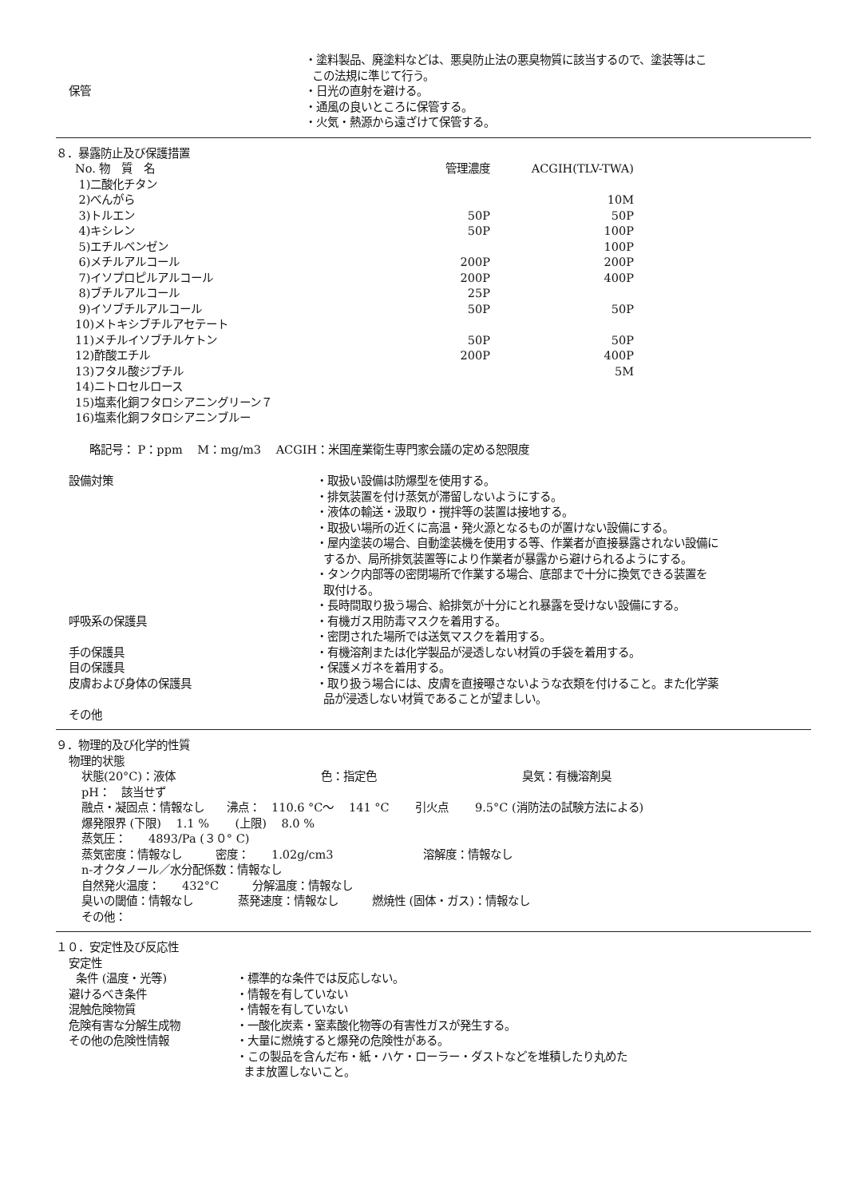保管
・塗料製品、廃塗料などは、悪臭防止法の悪臭物質に該当するので、塗装等はこ
この法規に準じて行う。
・日光の直射を避ける。
・通風の良いところに保管する。
・火気・熱源から遠ざけて保管する。
８．暴露防止及び保護措置
| No. 物 質 名 | 管理濃度 | ACGIH(TLV-TWA) |
| --- | --- | --- |
| 1)二酸化チタン | | |
| 2)べんがら | | 10M |
| 3)トルエン | 50P | 50P |
| 4)キシレン | 50P | 100P |
| 5)エチルベンゼン | | 100P |
| 6)メチルアルコール | 200P | 200P |
| 7)イソプロピルアルコール | 200P | 400P |
| 8)ブチルアルコール | 25P | |
| 9)イソブチルアルコール | 50P | 50P |
| 10)メトキシブチルアセテート | | |
| 11)メチルイソブチルケトン | 50P | 50P |
| 12)酢酸エチル | 200P | 400P |
| 13)フタル酸ジブチル | | 5M |
| 14)ニトロセルロース | | |
| 15)塩素化銅フタロシアニングリーン７ | | |
| 16)塩素化銅フタロシアニンブルー | | |
略記号： P：ppm　 M：mg/m3　 ACGIH：米国産業衛生専門家会議の定める恕限度
設備対策 ・取扱い設備は防爆型を使用する。
・排気装置を付け蒸気が滞留しないようにする。
・液体の輸送・汲取り・撹拌等の装置は接地する。
・取扱い場所の近くに高温・発火源となるものが置けない設備にする。
・屋内塗装の場合、自動塗装機を使用する等、作業者が直接暴露されない設備に
するか、局所排気装置等により作業者が暴露から避けられるようにする。
・タンク内部等の密閉場所で作業する場合、底部まで十分に換気できる装置を
取付ける。
・長時間取り扱う場合、給排気が十分にとれ暴露を受けない設備にする。
呼吸系の保護具 ・有機ガス用防毒マスクを着用する。
・密閉された場所では送気マスクを着用する。
手の保護具 ・有機溶剤または化学製品が浸透しない材質の手袋を着用する。
目の保護具 ・保護メガネを着用する。
皮膚および身体の保護具 ・取り扱う場合には、皮膚を直接曝さないような衣類を付けること。また化学薬
品が浸透しない材質であることが望ましい。
その他
９．物理的及び化学的性質
物理的状態
状態(20°C)：液体　　　　　　　　　　　　　色：指定色　　　　　　　　　　　　　臭気：有機溶剤臭
pH：　該当せず
融点・凝固点：情報なし　　沸点：　110.6 °C～　 141 °C　　 引火点　　 9.5°C (消防法の試験方法による)
爆発限界 (下限)　 1.1 %　　 (上限)　 8.0 %
蒸気圧：　　4893/Pa (３０° C)
蒸気密度：情報なし　　　密度：　　1.02g/cm3　　　　　　　　溶解度：情報なし
n-オクタノール／水分配係数：情報なし
自然発火温度：　　432°C　　　分解温度：情報なし
臭いの閾値：情報なし　　　　蒸発速度：情報なし　　　燃焼性 (固体・ガス)：情報なし
その他：
１０．安定性及び反応性
安定性
条件 (温度・光等)
避けるべき条件
混触危険物質
危険有害な分解生成物
その他の危険性情報
・標準的な条件では反応しない。
・情報を有していない
・情報を有していない
・一酸化炭素・窒素酸化物等の有害性ガスが発生する。
・大量に燃焼すると爆発の危険性がある。
・この製品を含んだ布・紙・ハケ・ローラー・ダストなどを堆積したり丸めた
まま放置しないこと。